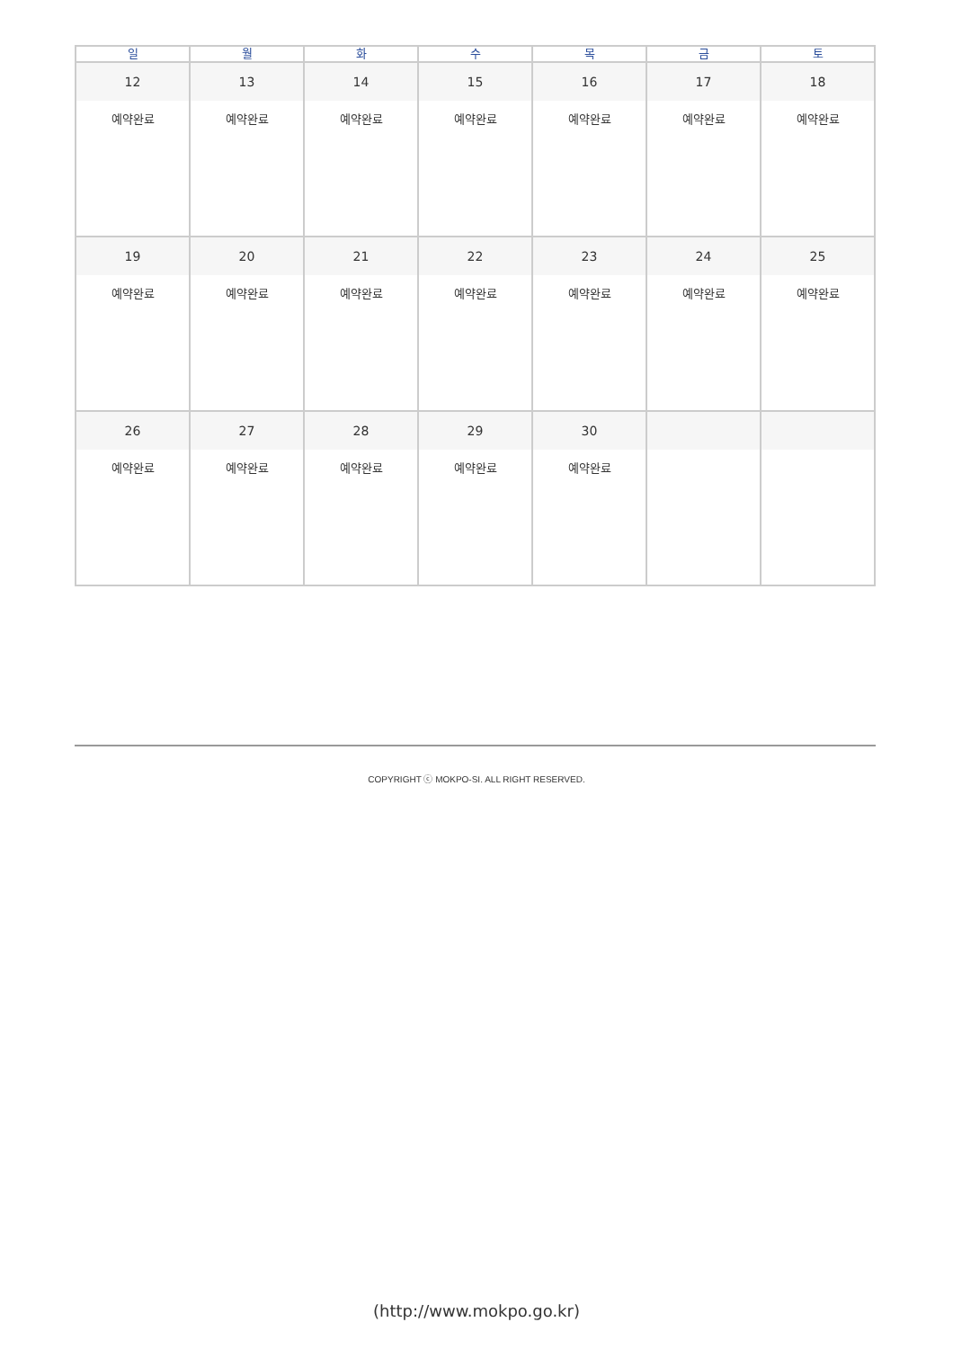| 일 | 월 | 화 | 수 | 목 | 금 | 토 |
| --- | --- | --- | --- | --- | --- | --- |
| 12 | 13 | 14 | 15 | 16 | 17 | 18 |
| 예약완료 | 예약완료 | 예약완료 | 예약완료 | 예약완료 | 예약완료 | 예약완료 |
| 19 | 20 | 21 | 22 | 23 | 24 | 25 |
| 예약완료 | 예약완료 | 예약완료 | 예약완료 | 예약완료 | 예약완료 | 예약완료 |
| 26 | 27 | 28 | 29 | 30 | | |
| 예약완료 | 예약완료 | 예약완료 | 예약완료 | 예약완료 | | |
COPYRIGHT ⓒ MOKPO-SI. ALL RIGHT RESERVED.
(http://www.mokpo.go.kr)